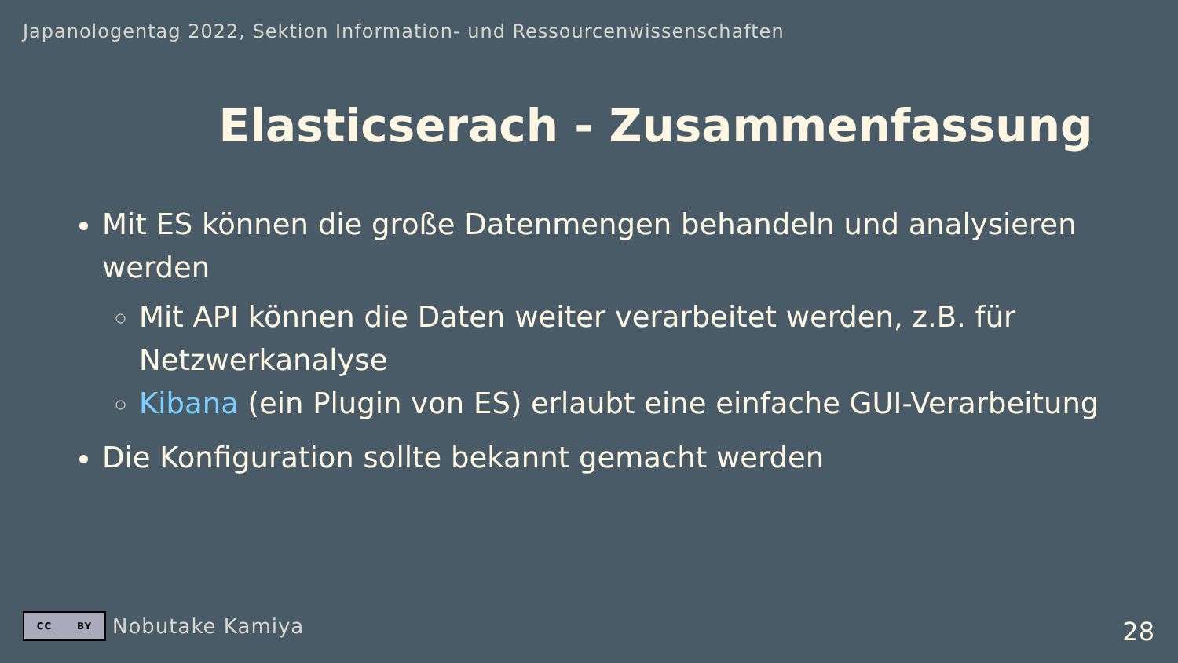Japanologentag 2022, Sektion Information- und Ressourcenwissenschaften
Elasticserach - Zusammenfassung
Mit ES können die große Datenmengen behandeln und analysieren werden
Mit API können die Daten weiter verarbeitet werden, z.B. für Netzwerkanalyse
Kibana (ein Plugin von ES) erlaubt eine einfache GUI-Verarbeitung
Die Konfiguration sollte bekannt gemacht werden
CC BY
Nobutake Kamiya
28